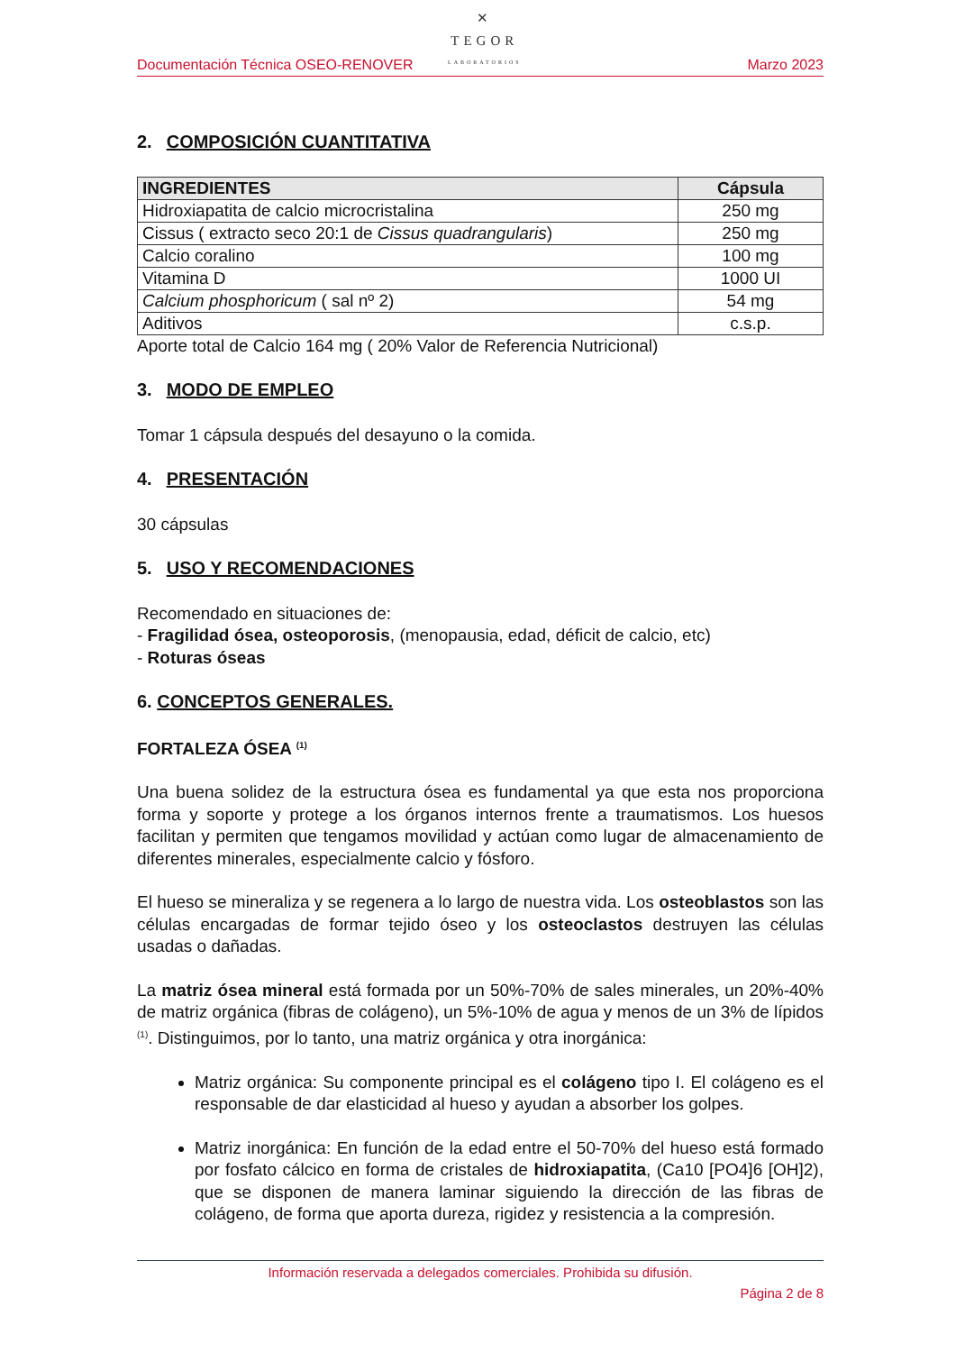✕
TEGOR
LABORATORIOS
Documentación Técnica OSEO-RENOVER Marzo 2023
2. COMPOSICIÓN CUANTITATIVA
| INGREDIENTES | Cápsula |
| --- | --- |
| Hidroxiapatita de calcio microcristalina | 250 mg |
| Cissus ( extracto seco 20:1 de Cissus quadrangularis ) | 250 mg |
| Calcio coralino | 100 mg |
| Vitamina D | 1000 UI |
| Calcium phosphoricum ( sal nº 2) | 54 mg |
| Aditivos | c.s.p. |
Aporte total de Calcio 164 mg ( 20% Valor de Referencia Nutricional)
3. MODO DE EMPLEO
Tomar 1 cápsula después del desayuno o la comida.
4. PRESENTACIÓN
30 cápsulas
5. USO Y RECOMENDACIONES
Recomendado en situaciones de:
- Fragilidad ósea, osteoporosis, (menopausia, edad, déficit de calcio, etc)
- Roturas óseas
6. CONCEPTOS GENERALES.
FORTALEZA ÓSEA <sup>(1)</sup>
Una buena solidez de la estructura ósea es fundamental ya que esta nos proporciona forma y soporte y protege a los órganos internos frente a traumatismos. Los huesos facilitan y permiten que tengamos movilidad y actúan como lugar de almacenamiento de diferentes minerales, especialmente calcio y fósforo.
El hueso se mineraliza y se regenera a lo largo de nuestra vida. Los osteoblastos son las células encargadas de formar tejido óseo y los osteoclastos destruyen las células usadas o dañadas.
La matriz ósea mineral está formada por un 50%-70% de sales minerales, un 20%-40% de matriz orgánica (fibras de colágeno), un 5%-10% de agua y menos de un 3% de lípidos <sup>(1)</sup>. Distinguimos, por lo tanto, una matriz orgánica y otra inorgánica:
Matriz orgánica: Su componente principal es el colágeno tipo I. El colágeno es el responsable de dar elasticidad al hueso y ayudan a absorber los golpes.
Matriz inorgánica: En función de la edad entre el 50-70% del hueso está formado por fosfato cálcico en forma de cristales de hidroxiapatita, (Ca10 [PO4]6 [OH]2), que se disponen de manera laminar siguiendo la dirección de las fibras de colágeno, de forma que aporta dureza, rigidez y resistencia a la compresión.
Información reservada a delegados comerciales. Prohibida su difusión.
Página 2 de 8